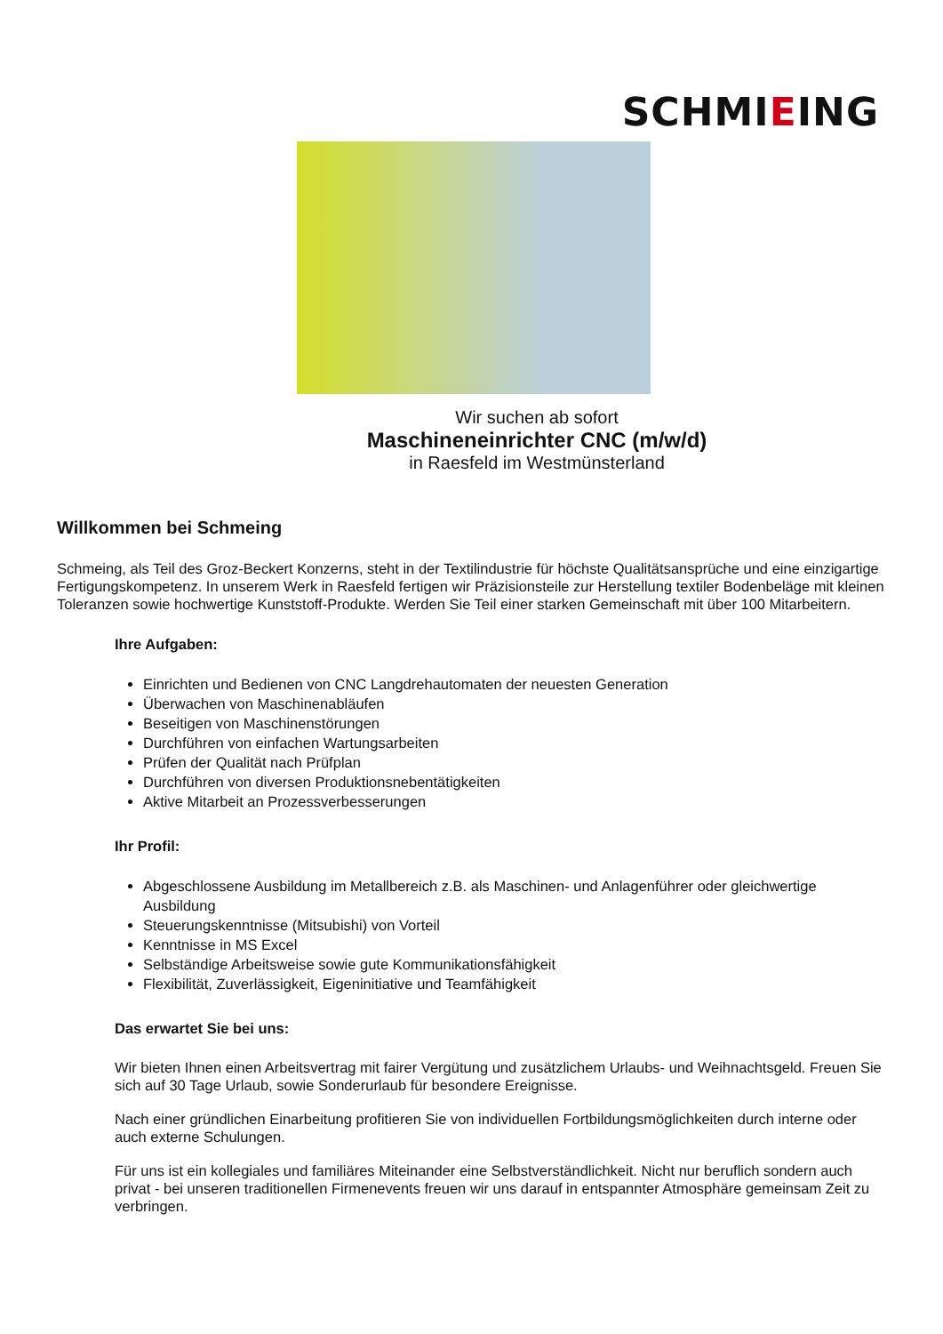SCHMIEING
Wir suchen ab sofort
Maschineneinrichter CNC (m/w/d)
in Raesfeld im Westmünsterland
Willkommen bei Schmeing
Schmeing, als Teil des Groz-Beckert Konzerns, steht in der Textilindustrie für höchste Qualitätsansprüche und eine einzigartige Fertigungskompetenz. In unserem Werk in Raesfeld fertigen wir Präzisionsteile zur Herstellung textiler Bodenbeläge mit kleinen Toleranzen sowie hochwertige Kunststoff-Produkte. Werden Sie Teil einer starken Gemeinschaft mit über 100 Mitarbeitern.
Ihre Aufgaben:
Einrichten und Bedienen von CNC Langdrehautomaten der neuesten Generation
Überwachen von Maschinenabläufen
Beseitigen von Maschinenstörungen
Durchführen von einfachen Wartungsarbeiten
Prüfen der Qualität nach Prüfplan
Durchführen von diversen Produktionsnebentätigkeiten
Aktive Mitarbeit an Prozessverbesserungen
Ihr Profil:
Abgeschlossene Ausbildung im Metallbereich z.B. als Maschinen- und Anlagenführer oder gleichwertige Ausbildung
Steuerungskenntnisse (Mitsubishi) von Vorteil
Kenntnisse in MS Excel
Selbständige Arbeitsweise sowie gute Kommunikationsfähigkeit
Flexibilität, Zuverlässigkeit, Eigeninitiative und Teamfähigkeit
Das erwartet Sie bei uns:
Wir bieten Ihnen einen Arbeitsvertrag mit fairer Vergütung und zusätzlichem Urlaubs- und Weihnachtsgeld. Freuen Sie sich auf 30 Tage Urlaub, sowie Sonderurlaub für besondere Ereignisse.
Nach einer gründlichen Einarbeitung profitieren Sie von individuellen Fortbildungsmöglichkeiten durch interne oder auch externe Schulungen.
Für uns ist ein kollegiales und familiäres Miteinander eine Selbstverständlichkeit. Nicht nur beruflich sondern auch privat - bei unseren traditionellen Firmenevents freuen wir uns darauf in entspannter Atmosphäre gemeinsam Zeit zu verbringen.